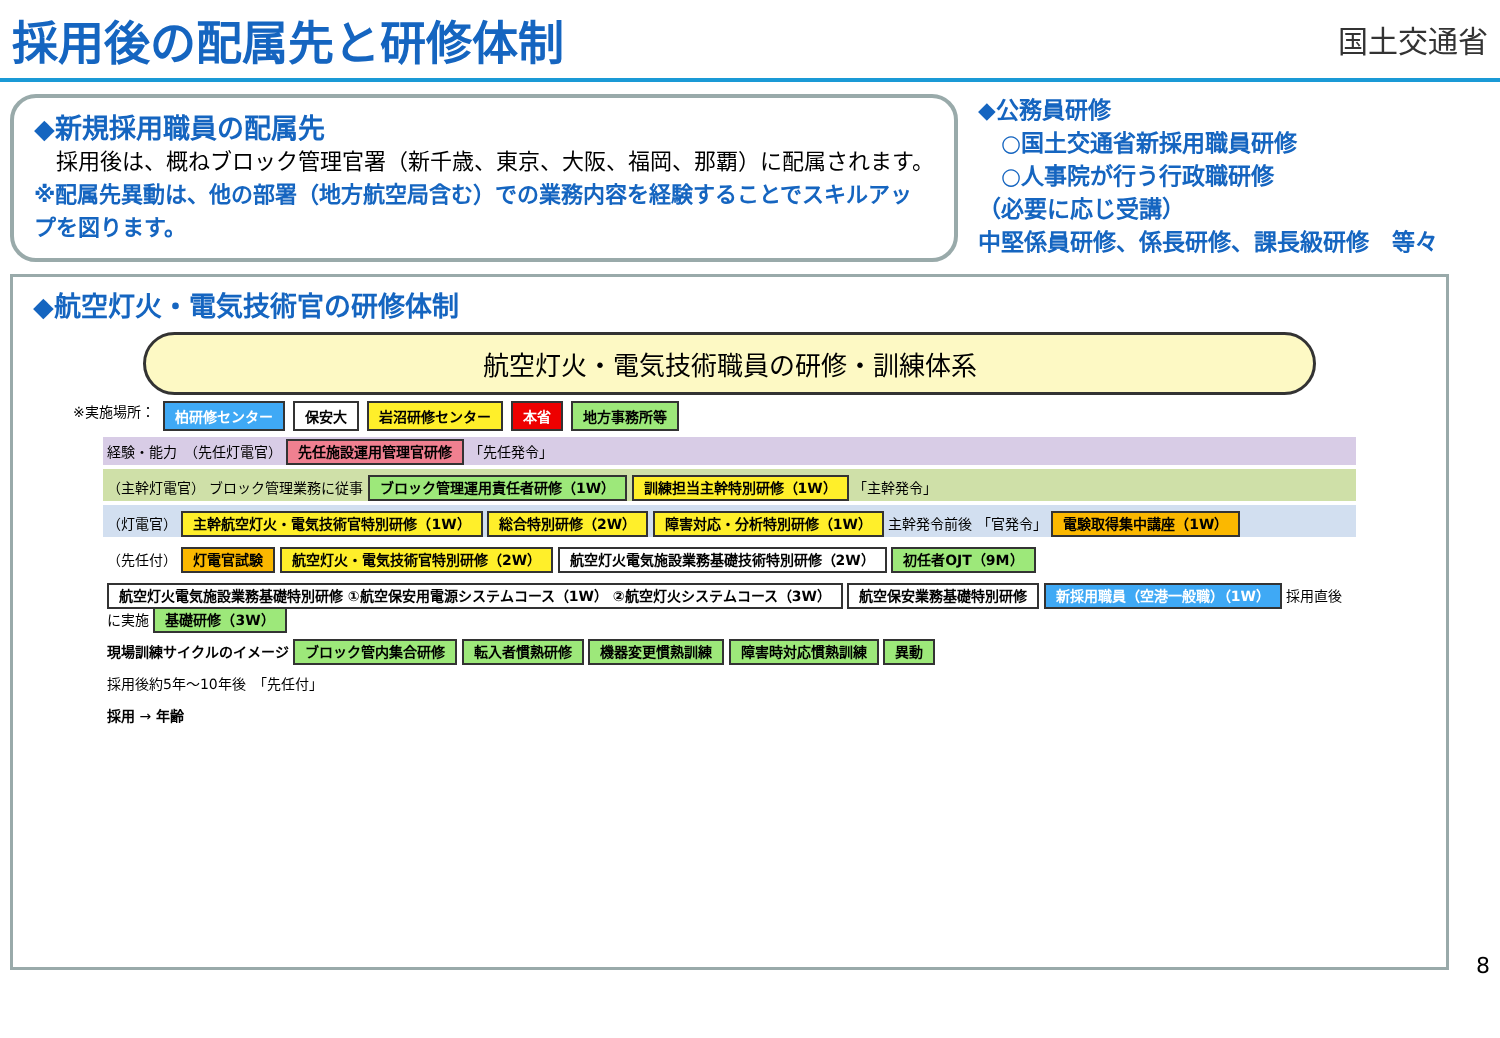採用後の配属先と研修体制
国土交通省
◆新規採用職員の配属先
　採用後は、概ねブロック管理官署（新千歳、東京、大阪、福岡、那覇）に配属されます。
※配属先異動は、他の部署（地方航空局含む）での業務内容を経験することでスキルアップを図ります。
◆公務員研修
　○国土交通省新採用職員研修
　○人事院が行う行政職研修
（必要に応じ受講）
中堅係員研修、係長研修、課長級研修　等々
◆航空灯火・電気技術官の研修体制
航空灯火・電気技術職員の研修・訓練体系
※実施場所： 柏研修センター 保安大 岩沼研修センター 本省 地方事務所等
経験・能力　（先任灯電官） 先任施設運用管理官研修 「先任発令」
（主幹灯電官） ブロック管理業務に従事 ブロック管理運用責任者研修（1W） 訓練担当主幹特別研修（1W） 「主幹発令」
（灯電官） 主幹航空灯火・電気技術官特別研修（1W） 総合特別研修（2W） 障害対応・分析特別研修（1W） 主幹発令前後 「官発令」 電験取得集中講座（1W）
（先任付） 灯電官試験 航空灯火・電気技術官特別研修（2W） 航空灯火電気施設業務基礎技術特別研修（2W） 初任者OJT（9M）
航空灯火電気施設業務基礎特別研修 ①航空保安用電源システムコース（1W） ②航空灯火システムコース（3W） 航空保安業務基礎特別研修 新採用職員（空港一般職）（1W） 採用直後に実施 基礎研修（3W）
現場訓練サイクルのイメージ ブロック管内集合研修 転入者慣熟研修 機器変更慣熟訓練 障害時対応慣熟訓練 異動
採用後約5年〜10年後　「先任付」
採用 → 年齢
8